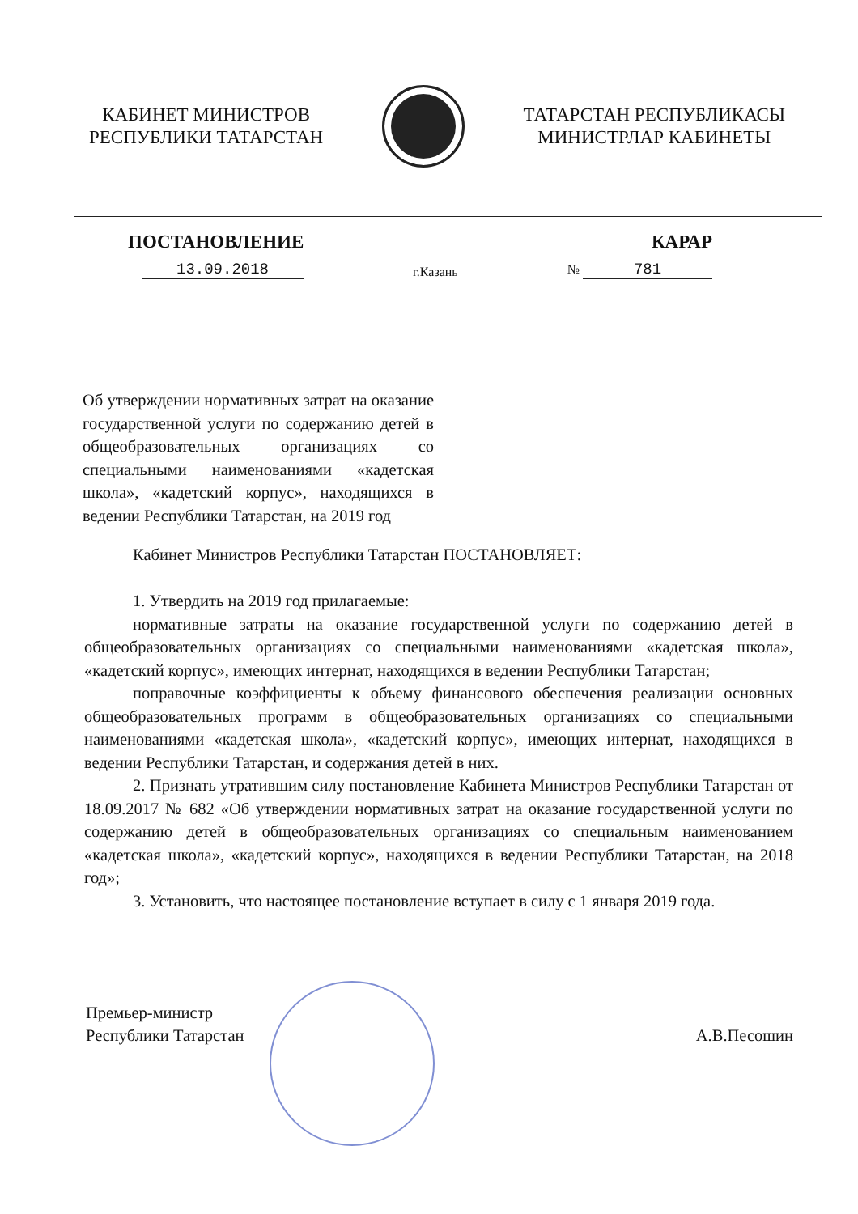КАБИНЕТ МИНИСТРОВ
РЕСПУБЛИКИ ТАТАРСТАН
ТАТАРСТАН РЕСПУБЛИКАСЫ
МИНИСТРЛАР КАБИНЕТЫ
ПОСТАНОВЛЕНИЕ КАРАР
13.09.2018
г.Казань
№ 781
Об утверждении нормативных затрат на оказание государственной услуги по содержанию детей в общеобразовательных организациях со специальными наименованиями «кадетская школа», «кадетский корпус», находящихся в ведении Республики Татарстан, на 2019 год
Кабинет Министров Республики Татарстан ПОСТАНОВЛЯЕТ:
1. Утвердить на 2019 год прилагаемые:
нормативные затраты на оказание государственной услуги по содержанию детей в общеобразовательных организациях со специальными наименованиями «кадетская школа», «кадетский корпус», имеющих интернат, находящихся в ведении Республики Татарстан;
поправочные коэффициенты к объему финансового обеспечения реализации основных общеобразовательных программ в общеобразовательных организациях со специальными наименованиями «кадетская школа», «кадетский корпус», имеющих интернат, находящихся в ведении Республики Татарстан, и содержания детей в них.
2. Признать утратившим силу постановление Кабинета Министров Республики Татарстан от 18.09.2017 № 682 «Об утверждении нормативных затрат на оказание государственной услуги по содержанию детей в общеобразовательных организациях со специальным наименованием «кадетская школа», «кадетский корпус», находящихся в ведении Республики Татарстан, на 2018 год»;
3. Установить, что настоящее постановление вступает в силу с 1 января 2019 года.
Премьер-министр
Республики Татарстан
А.В.Песошин